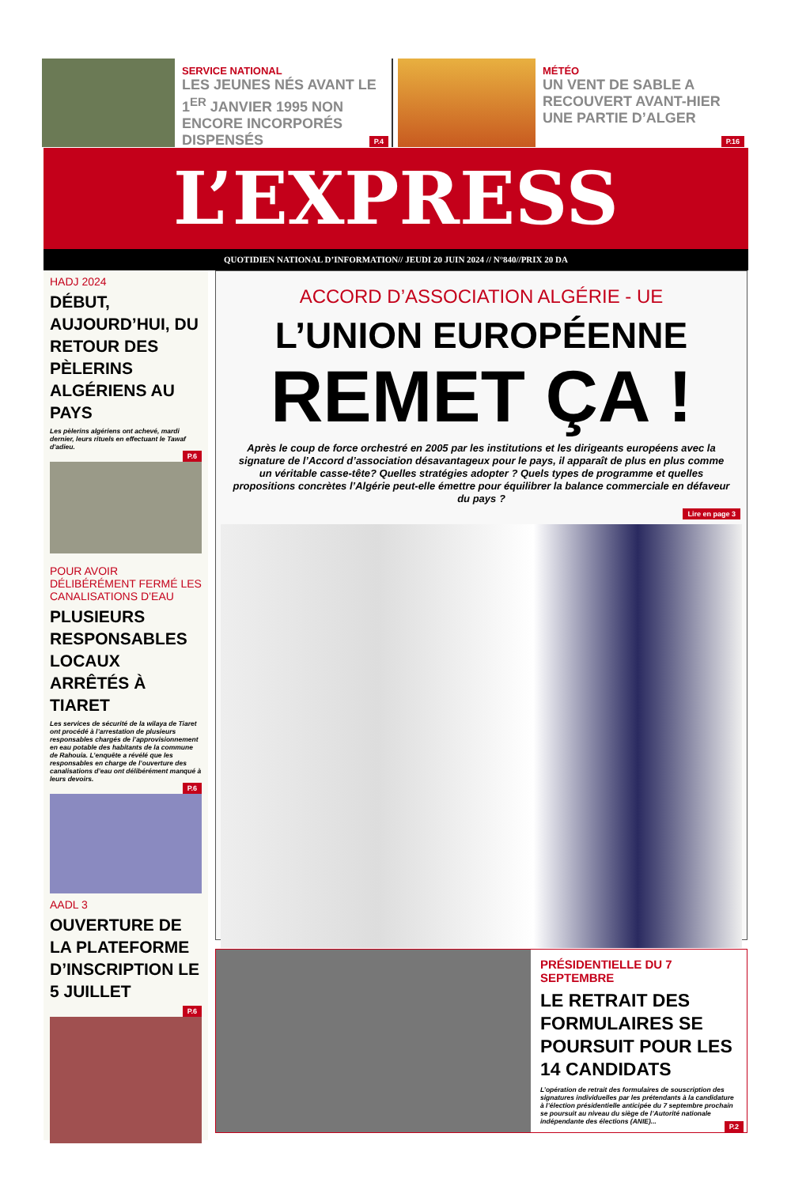SERVICE NATIONAL
LES JEUNES NÉS AVANT LE 1<sup>ER</sup> JANVIER 1995 NON ENCORE INCORPORÉS DISPENSÉS
P.4
MÉTÉO
UN VENT DE SABLE A RECOUVERT AVANT-HIER UNE PARTIE D’ALGER
P.16
L’EXPRESS
QUOTIDIEN NATIONAL D’INFORMATION// JEUDI 20 JUIN 2024 // N°840//PRIX 20 DA
HADJ 2024
DÉBUT, AUJOURD’HUI, DU RETOUR DES PÈLERINS ALGÉRIENS AU PAYS
Les pèlerins algériens ont achevé, mardi dernier, leurs rituels en effectuant le Tawaf d'adieu.
P.6
POUR AVOIR DÉLIBÉRÉMENT FERMÉ LES CANALISATIONS D’EAU
PLUSIEURS RESPONSABLES LOCAUX ARRÊTÉS À TIARET
Les services de sécurité de la wilaya de Tiaret ont procédé à l’arrestation de plusieurs responsables chargés de l’approvisionnement en eau potable des habitants de la commune de Rahouia. L’enquête a révélé que les responsables en charge de l’ouverture des canalisations d’eau ont délibérément manqué à leurs devoirs.
P.6
AADL 3
OUVERTURE DE LA PLATEFORME D’INSCRIPTION LE 5 JUILLET
P.6
ACCORD D’ASSOCIATION ALGÉRIE - UE
L’UNION EUROPÉENNE
REMET ÇA !
Après le coup de force orchestré en 2005 par les institutions et les dirigeants européens avec la signature de l’Accord d’association désavantageux pour le pays, il apparaît de plus en plus comme un véritable casse-tête? Quelles stratégies adopter ? Quels types de programme et quelles propositions concrètes l’Algérie peut-elle émettre pour équilibrer la balance commerciale en défaveur du pays ?
Lire en page 3
PRÉSIDENTIELLE DU 7 SEPTEMBRE
LE RETRAIT DES FORMULAIRES SE POURSUIT POUR LES 14 CANDIDATS
L’opération de retrait des formulaires de souscription des signatures individuelles par les prétendants à la candidature à l’élection présidentielle anticipée du 7 septembre prochain se poursuit au niveau du siège de l’Autorité nationale indépendante des élections (ANIE)...
P.2